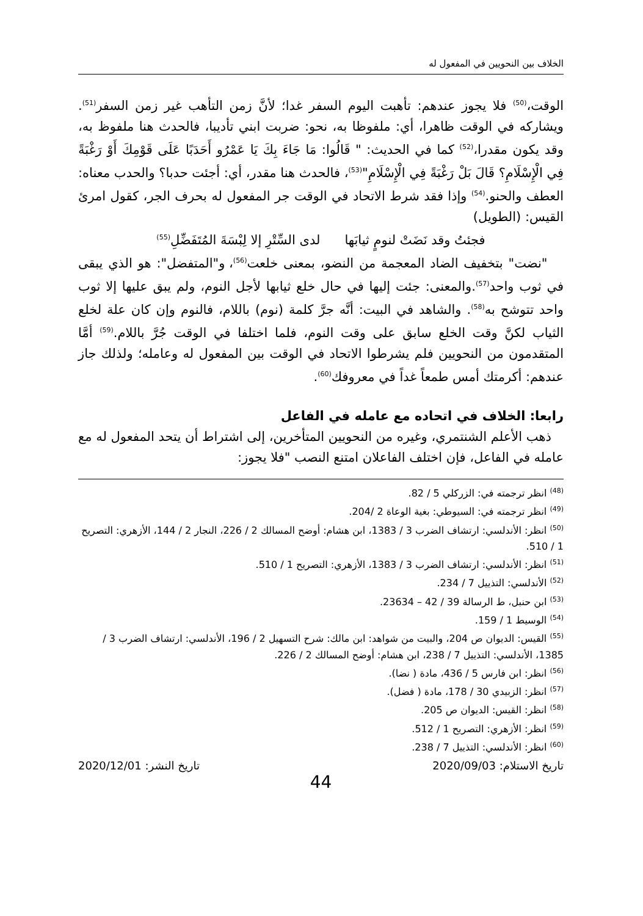الخلاف بين النحويين في المفعول له
الوقت،<sup>(50)</sup> فلا يجوز عندهم: تأهبت اليوم السفر غدا؛ لأنَّ زمن التأهب غير زمن السفر<sup>(51)</sup>. ويشاركه في الوقت ظاهرا، أي: ملفوظا به، نحو: ضربت ابني تأديبا، فالحدث هنا ملفوظ به، وقد يكون مقدرا،<sup>(52)</sup> كما في الحديث: " قَالُوا: مَا جَاءَ بِكَ يَا عَمْرُو أَحَدَبًا عَلَى قَوْمِكَ أَوْ رَغْبَةً فِي الْإِسْلَامِ؟ قَالَ بَلْ رَغْبَةً فِي الْإِسْلَامِ"<sup>(53)</sup>، فالحدث هنا مقدر، أي: أجئت حدبا؟ والحدب معناه: العطف والحنو.<sup>(54)</sup> وإذا فقد شرط الاتحاد في الوقت جر المفعول له بحرف الجر، كقول امرئ القيس: (الطويل)
فجئتُ وقد نَضَتْ لنومٍ ثيابَها لدى السِّتْرِ إلا لِبْسَةَ المُتَفَضِّلِ<sup>(55)</sup>
"نضت" بتخفيف الضاد المعجمة من النضو، بمعنى خلعت<sup>(56)</sup>، و"المتفضل": هو الذي يبقى في ثوب واحد<sup>(57)</sup>.والمعنى: جئت إليها في حال خلع ثيابها لأجل النوم، ولم يبق عليها إلا ثوب واحد تتوشح به<sup>(58)</sup>. والشاهد في البيت: أنَّه جرَّ كلمة (نوم) باللام، فالنوم وإن كان علة لخلع الثياب لكنَّ وقت الخلع سابق على وقت النوم، فلما اختلفا في الوقت جُرَّ باللام.<sup>(59)</sup> أمَّا المتقدمون من النحويين فلم يشرطوا الاتحاد في الوقت بين المفعول له وعامله؛ ولذلك جاز عندهم: أكرمتك أمس طمعاً غداً في معروفك<sup>(60)</sup>.
رابعا: الخلاف في اتحاده مع عامله في الفاعل
ذهب الأعلم الشنتمري، وغيره من النحويين المتأخرين، إلى اشتراط أن يتحد المفعول له مع عامله في الفاعل، فإن اختلف الفاعلان امتنع النصب "فلا يجوز:
<sup>(48)</sup> انظر ترجمته في: الزركلي 5 / 82.
<sup>(49)</sup> انظر ترجمته في: السيوطي: بغية الوعاة 2 /204.
<sup>(50)</sup> انظر: الأندلسي: ارتشاف الضرب 3 / 1383، ابن هشام: أوضح المسالك 2 / 226، النجار 2 / 144، الأزهري: التصريح 1 / 510.
<sup>(51)</sup> انظر: الأندلسي: ارتشاف الضرب 3 / 1383، الأزهري: التصريح 1 / 510.
<sup>(52)</sup> الأندلسي: التذييل 7 / 234.
<sup>(53)</sup> ابن حنبل، ط الرسالة 39 / 42 – 23634.
<sup>(54)</sup> الوسيط 1 / 159.
<sup>(55)</sup> القيس: الديوان ص 204، والبيت من شواهد: ابن مالك: شرح التسهيل 2 / 196، الأندلسي: ارتشاف الضرب 3 / 1385، الأندلسي: التذييل 7 / 238، ابن هشام: أوضح المسالك 2 / 226.
<sup>(56)</sup> انظر: ابن فارس 5 / 436، مادة ( نضا).
<sup>(57)</sup> انظر: الزبيدي 30 / 178، مادة ( فضل).
<sup>(58)</sup> انظر: القيس: الديوان ص 205.
<sup>(59)</sup> انظر: الأزهري: التصريح 1 / 512.
<sup>(60)</sup> انظر: الأندلسي: التذييل 7 / 238.
تاريخ الاستلام: 2020/09/03 تاريخ النشر: 2020/12/01
44